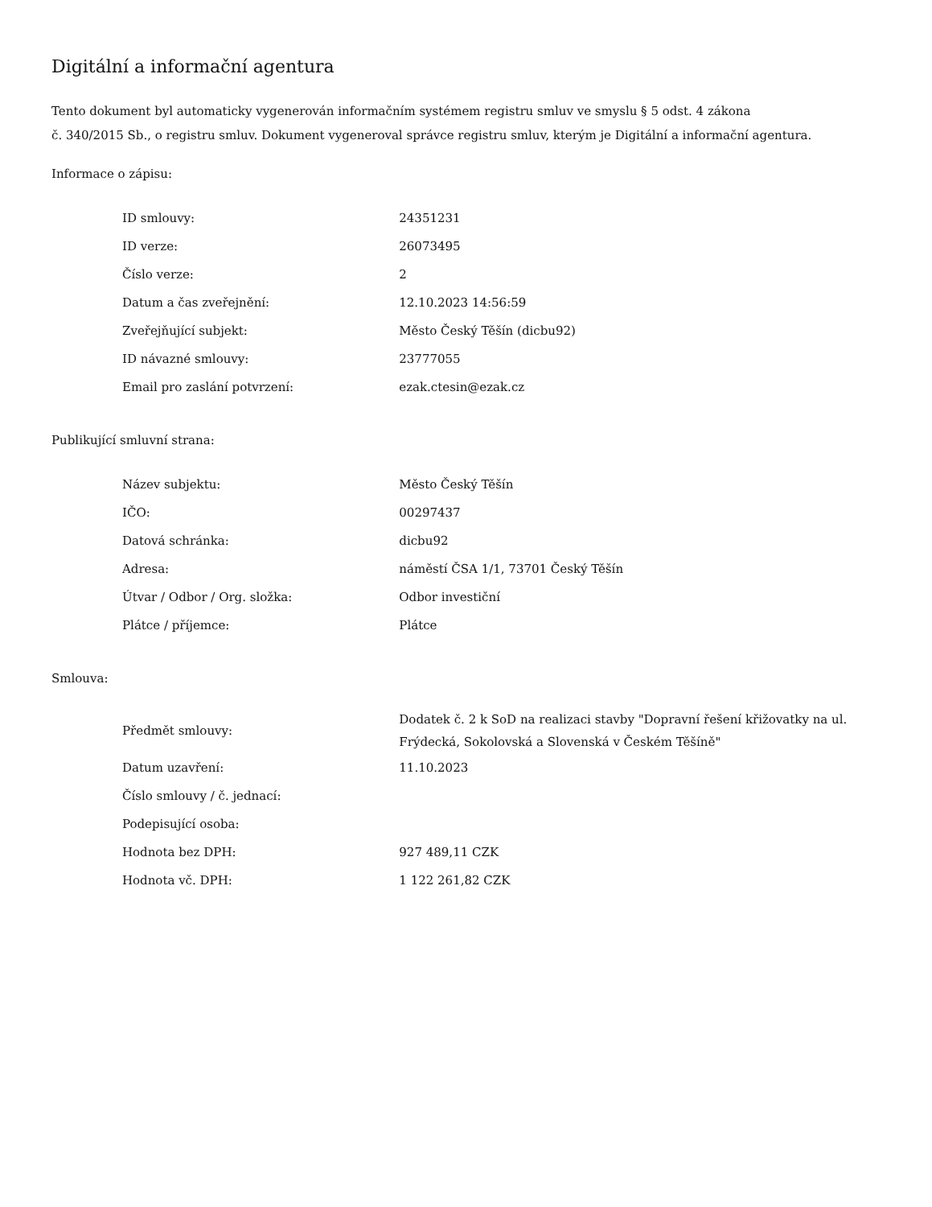Digitální a informační agentura
Tento dokument byl automaticky vygenerován informačním systémem registru smluv ve smyslu § 5 odst. 4 zákona
č. 340/2015 Sb., o registru smluv. Dokument vygeneroval správce registru smluv, kterým je Digitální a informační agentura.
Informace o zápisu:
| ID smlouvy: | 24351231 |
| ID verze: | 26073495 |
| Číslo verze: | 2 |
| Datum a čas zveřejnění: | 12.10.2023 14:56:59 |
| Zveřejňující subjekt: | Město Český Těšín (dicbu92) |
| ID návazné smlouvy: | 23777055 |
| Email pro zaslání potvrzení: | ezak.ctesin@ezak.cz |
Publikující smluvní strana:
| Název subjektu: | Město Český Těšín |
| IČO: | 00297437 |
| Datová schránka: | dicbu92 |
| Adresa: | náměstí ČSA 1/1, 73701 Český Těšín |
| Útvar / Odbor / Org. složka: | Odbor investiční |
| Plátce / příjemce: | Plátce |
Smlouva:
| Předmět smlouvy: | Dodatek č. 2 k SoD na realizaci stavby "Dopravní řešení křižovatky na ul. Frýdecká, Sokolovská a Slovenská v Českém Těšíně" |
| Datum uzavření: | 11.10.2023 |
| Číslo smlouvy / č. jednací: | |
| Podepisující osoba: | |
| Hodnota bez DPH: | 927 489,11 CZK |
| Hodnota vč. DPH: | 1 122 261,82 CZK |